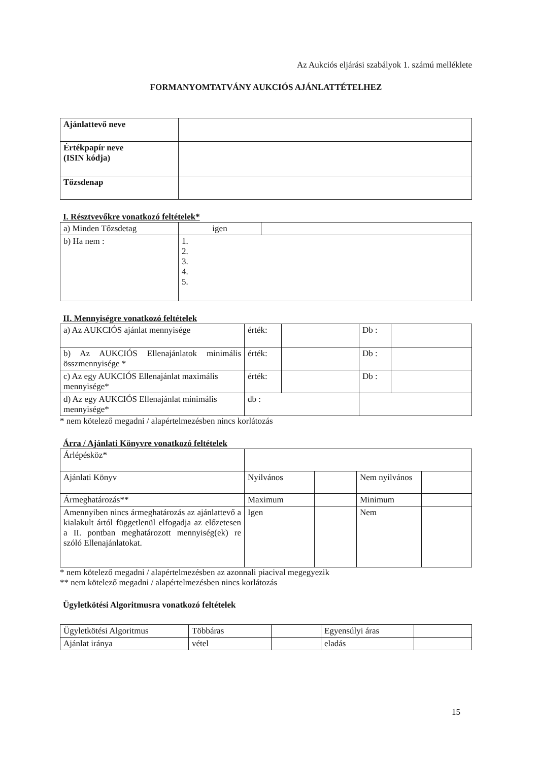Az Aukciós eljárási szabályok 1. számú melléklete
FORMANYOMTATVÁNY AUKCIÓS AJÁNLATTÉTELHEZ
| Ajánlattevő neve | |
| Értékpapír neve (ISIN kódja) | |
| Tőzsdenap | |
I. Résztvevőkre vonatkozó feltételek*
| a) Minden Tőzsdetag | igen | |
| b) Ha nem : | 1. 2. 3. 4. 5. | |
II. Mennyiségre vonatkozó feltételek
| a) Az AUKCIÓS ajánlat mennyisége | érték: | | Db : | |
| b) Az AUKCIÓS Ellenajánlatok minimális összmennyisége * | érték: | | Db : | |
| c) Az egy AUKCIÓS Ellenajánlat maximális mennyisége* | érték: | | Db : | |
| d) Az egy AUKCIÓS Ellenajánlat minimális mennyisége* | db : | | | |
* nem kötelező megadni / alapértelmezésben nincs korlátozás
Árra / Ajánlati Könyvre vonatkozó feltételek
| Árlépésköz* | | | | |
| Ajánlati Könyv | Nyilvános | | Nem nyilvános | |
| Ármeghatározás** | Maximum | | Minimum | |
| Amennyiben nincs ármeghatározás az ajánlattevő a kialakult ártól függetlenül elfogadja az előzetesen a II. pontban meghatározott mennyiség(ek) re szóló Ellenajánlatokat. | Igen | | Nem | |
* nem kötelező megadni / alapértelmezésben az azonnali piacival megegyezik
** nem kötelező megadni / alapértelmezésben nincs korlátozás
Ügyletkötési Algoritmusra vonatkozó feltételek
| Ügyletkötési Algoritmus | Többáras | | Egyensúlyi áras | |
| Ajánlat iránya | vétel | | eladás | |
15